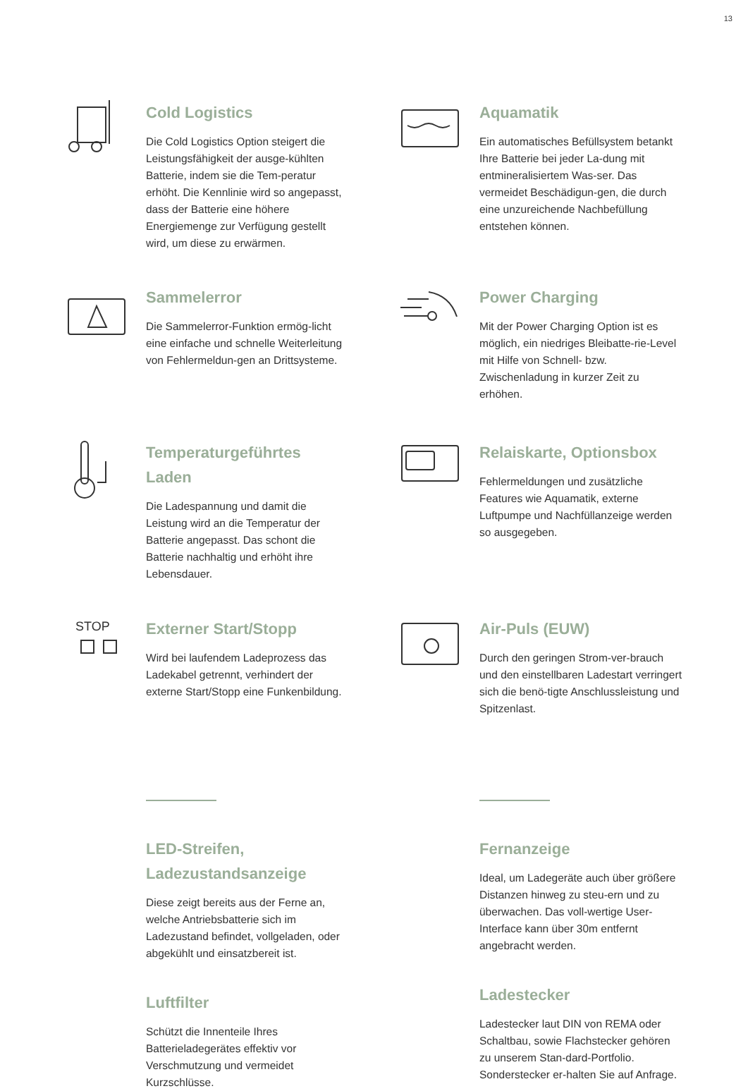13
Cold Logistics
Die Cold Logistics Option steigert die Leistungsfähigkeit der ausge-kühlten Batterie, indem sie die Tem-peratur erhöht. Die Kennlinie wird so angepasst, dass der Batterie eine höhere Energiemenge zur Verfügung gestellt wird, um diese zu erwärmen.
Aquamatik
Ein automatisches Befüllsystem betankt Ihre Batterie bei jeder La-dung mit entmineralisiertem Was-ser. Das vermeidet Beschädigun-gen, die durch eine unzureichende Nachbefüllung entstehen können.
Sammelerror
Die Sammelerror-Funktion ermög-licht eine einfache und schnelle Weiterleitung von Fehlermeldun-gen an Drittsysteme.
Power Charging
Mit der Power Charging Option ist es möglich, ein niedriges Bleibatte-rie-Level mit Hilfe von Schnell- bzw. Zwischenladung in kurzer Zeit zu erhöhen.
Temperaturgeführtes Laden
Die Ladespannung und damit die Leistung wird an die Temperatur der Batterie angepasst. Das schont die Batterie nachhaltig und erhöht ihre Lebensdauer.
Relaiskarte, Optionsbox
Fehlermeldungen und zusätzliche Features wie Aquamatik, externe Luftpumpe und Nachfüllanzeige werden so ausgegeben.
STOP
Externer Start/Stopp
Wird bei laufendem Ladeprozess das Ladekabel getrennt, verhindert der externe Start/Stopp eine Funkenbildung.
Air-Puls (EUW)
Durch den geringen Strom-ver-brauch und den einstellbaren Ladestart verringert sich die benö-tigte Anschlussleistung und Spitzenlast.
LED-Streifen, Ladezustandsanzeige
Diese zeigt bereits aus der Ferne an, welche Antriebsbatterie sich im Ladezustand befindet, vollgeladen, oder abgekühlt und einsatzbereit ist.
Luftfilter
Schützt die Innenteile Ihres Batterieladegerätes effektiv vor Verschmutzung und vermeidet Kurzschlüsse.
Fernanzeige
Ideal, um Ladegeräte auch über größere Distanzen hinweg zu steu-ern und zu überwachen. Das voll-wertige User-Interface kann über 30m entfernt angebracht werden.
Ladestecker
Ladestecker laut DIN von REMA oder Schaltbau, sowie Flachstecker gehören zu unserem Stan-dard-Portfolio. Sonderstecker er-halten Sie auf Anfrage.